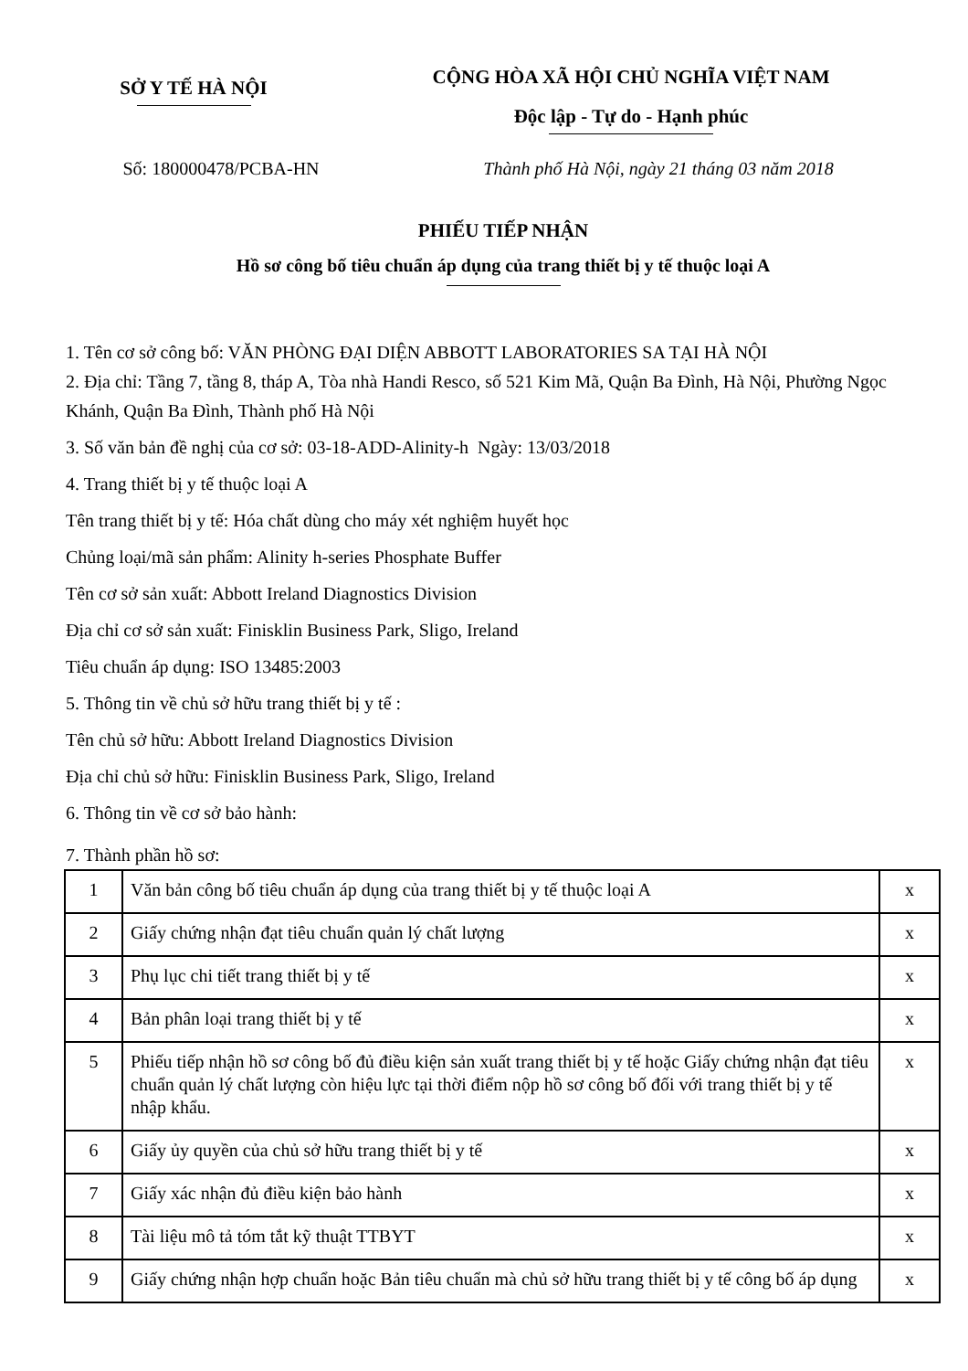SỞ Y TẾ HÀ NỘI
CỘNG HÒA XÃ HỘI CHỦ NGHĨA VIỆT NAM
Độc lập - Tự do - Hạnh phúc
Số: 180000478/PCBA-HN Thành phố Hà Nội, ngày 21 tháng 03 năm 2018
PHIẾU TIẾP NHẬN
Hồ sơ công bố tiêu chuẩn áp dụng của trang thiết bị y tế thuộc loại A
1. Tên cơ sở công bố: VĂN PHÒNG ĐẠI DIỆN ABBOTT LABORATORIES SA TẠI HÀ NỘI
2. Địa chỉ: Tầng 7, tầng 8, tháp A, Tòa nhà Handi Resco, số 521 Kim Mã, Quận Ba Đình, Hà Nội, Phường Ngọc Khánh, Quận Ba Đình, Thành phố Hà Nội
3. Số văn bản đề nghị của cơ sở: 03-18-ADD-Alinity-h Ngày: 13/03/2018
4. Trang thiết bị y tế thuộc loại A
Tên trang thiết bị y tế: Hóa chất dùng cho máy xét nghiệm huyết học
Chủng loại/mã sản phẩm: Alinity h-series Phosphate Buffer
Tên cơ sở sản xuất: Abbott Ireland Diagnostics Division
Địa chỉ cơ sở sản xuất: Finisklin Business Park, Sligo, Ireland
Tiêu chuẩn áp dụng: ISO 13485:2003
5. Thông tin về chủ sở hữu trang thiết bị y tế :
Tên chủ sở hữu: Abbott Ireland Diagnostics Division
Địa chỉ chủ sở hữu: Finisklin Business Park, Sligo, Ireland
6. Thông tin về cơ sở bảo hành:
7. Thành phần hồ sơ:
| 1 | Văn bản công bố tiêu chuẩn áp dụng của trang thiết bị y tế thuộc loại A | x |
| 2 | Giấy chứng nhận đạt tiêu chuẩn quản lý chất lượng | x |
| 3 | Phụ lục chi tiết trang thiết bị y tế | x |
| 4 | Bản phân loại trang thiết bị y tế | x |
| 5 | Phiếu tiếp nhận hồ sơ công bố đủ điều kiện sản xuất trang thiết bị y tế hoặc Giấy chứng nhận đạt tiêu chuẩn quản lý chất lượng còn hiệu lực tại thời điểm nộp hồ sơ công bố đối với trang thiết bị y tế nhập khẩu. | x |
| 6 | Giấy ủy quyền của chủ sở hữu trang thiết bị y tế | x |
| 7 | Giấy xác nhận đủ điều kiện bảo hành | x |
| 8 | Tài liệu mô tả tóm tắt kỹ thuật TTBYT | x |
| 9 | Giấy chứng nhận hợp chuẩn hoặc Bản tiêu chuẩn mà chủ sở hữu trang thiết bị y tế công bố áp dụng | x |